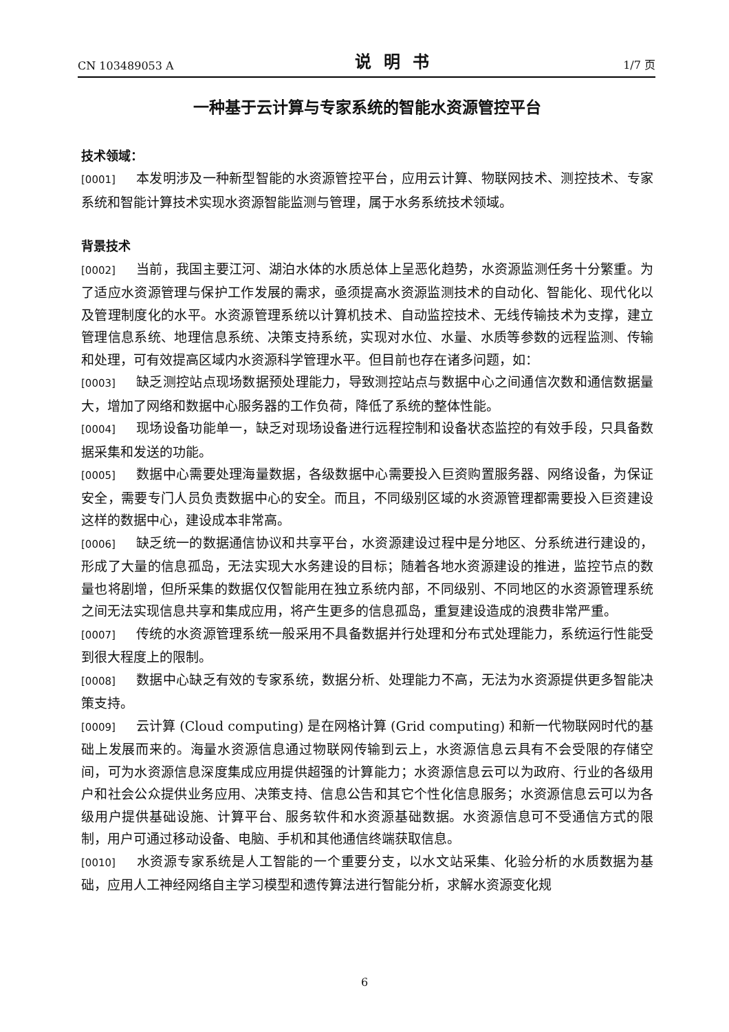CN 103489053 A 说明书 1/7 页
一种基于云计算与专家系统的智能水资源管控平台
技术领域：
[0001] 本发明涉及一种新型智能的水资源管控平台，应用云计算、物联网技术、测控技术、专家系统和智能计算技术实现水资源智能监测与管理，属于水务系统技术领域。
背景技术
[0002] 当前，我国主要江河、湖泊水体的水质总体上呈恶化趋势，水资源监测任务十分繁重。为了适应水资源管理与保护工作发展的需求，亟须提高水资源监测技术的自动化、智能化、现代化以及管理制度化的水平。水资源管理系统以计算机技术、自动监控技术、无线传输技术为支撑，建立管理信息系统、地理信息系统、决策支持系统，实现对水位、水量、水质等参数的远程监测、传输和处理，可有效提高区域内水资源科学管理水平。但目前也存在诸多问题，如：
[0003] 缺乏测控站点现场数据预处理能力，导致测控站点与数据中心之间通信次数和通信数据量大，增加了网络和数据中心服务器的工作负荷，降低了系统的整体性能。
[0004] 现场设备功能单一，缺乏对现场设备进行远程控制和设备状态监控的有效手段，只具备数据采集和发送的功能。
[0005] 数据中心需要处理海量数据，各级数据中心需要投入巨资购置服务器、网络设备，为保证安全，需要专门人员负责数据中心的安全。而且，不同级别区域的水资源管理都需要投入巨资建设这样的数据中心，建设成本非常高。
[0006] 缺乏统一的数据通信协议和共享平台，水资源建设过程中是分地区、分系统进行建设的，形成了大量的信息孤岛，无法实现大水务建设的目标；随着各地水资源建设的推进，监控节点的数量也将剧增，但所采集的数据仅仅智能用在独立系统内部，不同级别、不同地区的水资源管理系统之间无法实现信息共享和集成应用，将产生更多的信息孤岛，重复建设造成的浪费非常严重。
[0007] 传统的水资源管理系统一般采用不具备数据并行处理和分布式处理能力，系统运行性能受到很大程度上的限制。
[0008] 数据中心缺乏有效的专家系统，数据分析、处理能力不高，无法为水资源提供更多智能决策支持。
[0009] 云计算 (Cloud computing) 是在网格计算 (Grid computing) 和新一代物联网时代的基础上发展而来的。海量水资源信息通过物联网传输到云上，水资源信息云具有不会受限的存储空间，可为水资源信息深度集成应用提供超强的计算能力；水资源信息云可以为政府、行业的各级用户和社会公众提供业务应用、决策支持、信息公告和其它个性化信息服务；水资源信息云可以为各级用户提供基础设施、计算平台、服务软件和水资源基础数据。水资源信息可不受通信方式的限制，用户可通过移动设备、电脑、手机和其他通信终端获取信息。
[0010] 水资源专家系统是人工智能的一个重要分支，以水文站采集、化验分析的水质数据为基础，应用人工神经网络自主学习模型和遗传算法进行智能分析，求解水资源变化规
6